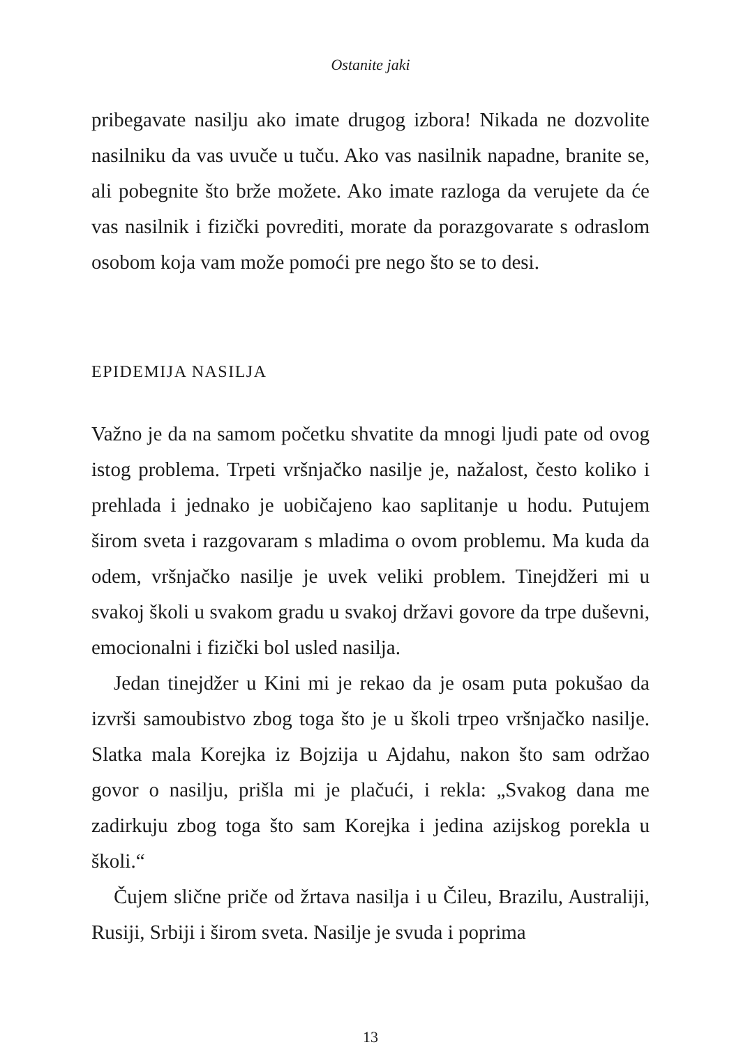Ostanite jaki
pribegavate nasilju ako imate drugog izbora! Nikada ne dozvolite nasilniku da vas uvuče u tuču. Ako vas nasilnik napadne, branite se, ali pobegnite što brže možete. Ako imate razloga da verujete da će vas nasilnik i fizički povrediti, morate da porazgovarate s odraslom osobom koja vam može pomoći pre nego što se to desi.
EPIDEMIJA NASILJA
Važno je da na samom početku shvatite da mnogi ljudi pate od ovog istog problema. Trpeti vršnjačko nasilje je, nažalost, često koliko i prehlada i jednako je uobičajeno kao saplitanje u hodu. Putujem širom sveta i razgovaram s mladima o ovom problemu. Ma kuda da odem, vršnjačko nasilje je uvek veliki problem. Tinejdžeri mi u svakoj školi u svakom gradu u svakoj državi govore da trpe duševni, emocionalni i fizički bol usled nasilja.
Jedan tinejdžer u Kini mi je rekao da je osam puta pokušao da izvrši samoubistvo zbog toga što je u školi trpeo vršnjačko nasilje. Slatka mala Korejka iz Bojzija u Ajdahu, nakon što sam održao govor o nasilju, prišla mi je plačući, i rekla: „Svakog dana me zadirkuju zbog toga što sam Korejka i jedina azijskog porekla u školi.“
Čujem slične priče od žrtava nasilja i u Čileu, Brazilu, Australiji, Rusiji, Srbiji i širom sveta. Nasilje je svuda i poprima
13